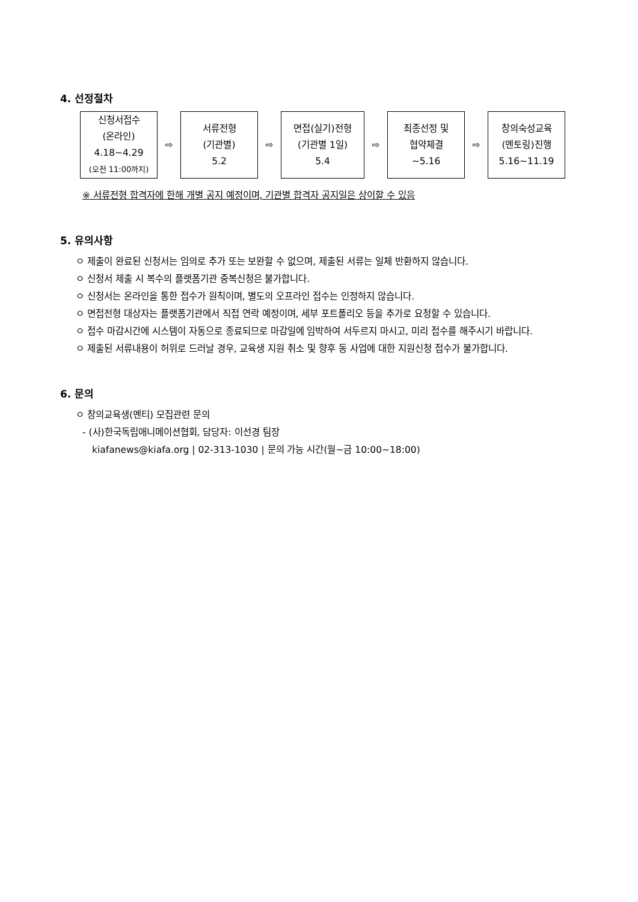4. 선정절차
| 신청서접수 (온라인) 4.18~4.29 (오전 11:00까지) | ⇨ | 서류전형 (기관별) 5.2 | ⇨ | 면접(실기)전형 (기관별 1일) 5.4 | ⇨ | 최종선정 및 협약체결 ~5.16 | ⇨ | 창의숙성교육 (멘토링)진행 5.16~11.19 |
※ 서류전형 합격자에 한해 개별 공지 예정이며, 기관별 합격자 공지일은 상이할 수 있음
5. 유의사항
ㅇ 제출이 완료된 신청서는 임의로 추가 또는 보완할 수 없으며, 제출된 서류는 일체 반환하지 않습니다.
ㅇ 신청서 제출 시 복수의 플랫폼기관 중복신청은 불가합니다.
ㅇ 신청서는 온라인을 통한 접수가 원칙이며, 별도의 오프라인 접수는 인정하지 않습니다.
ㅇ 면접전형 대상자는 플랫폼기관에서 직접 연락 예정이며, 세부 포트폴리오 등을 추가로 요청할 수 있습니다.
ㅇ 접수 마감시간에 시스템이 자동으로 종료되므로 마감일에 임박하여 서두르지 마시고, 미리 접수를 해주시기 바랍니다.
ㅇ 제출된 서류내용이 허위로 드러날 경우, 교육생 지원 취소 및 향후 동 사업에 대한 지원신청 접수가 불가합니다.
6. 문의
ㅇ 창의교육생(멘티) 모집관련 문의
- (사)한국독립애니메이션협회, 담당자: 이선경 팀장
kiafanews@kiafa.org | 02-313-1030 | 문의 가능 시간(월~금 10:00~18:00)